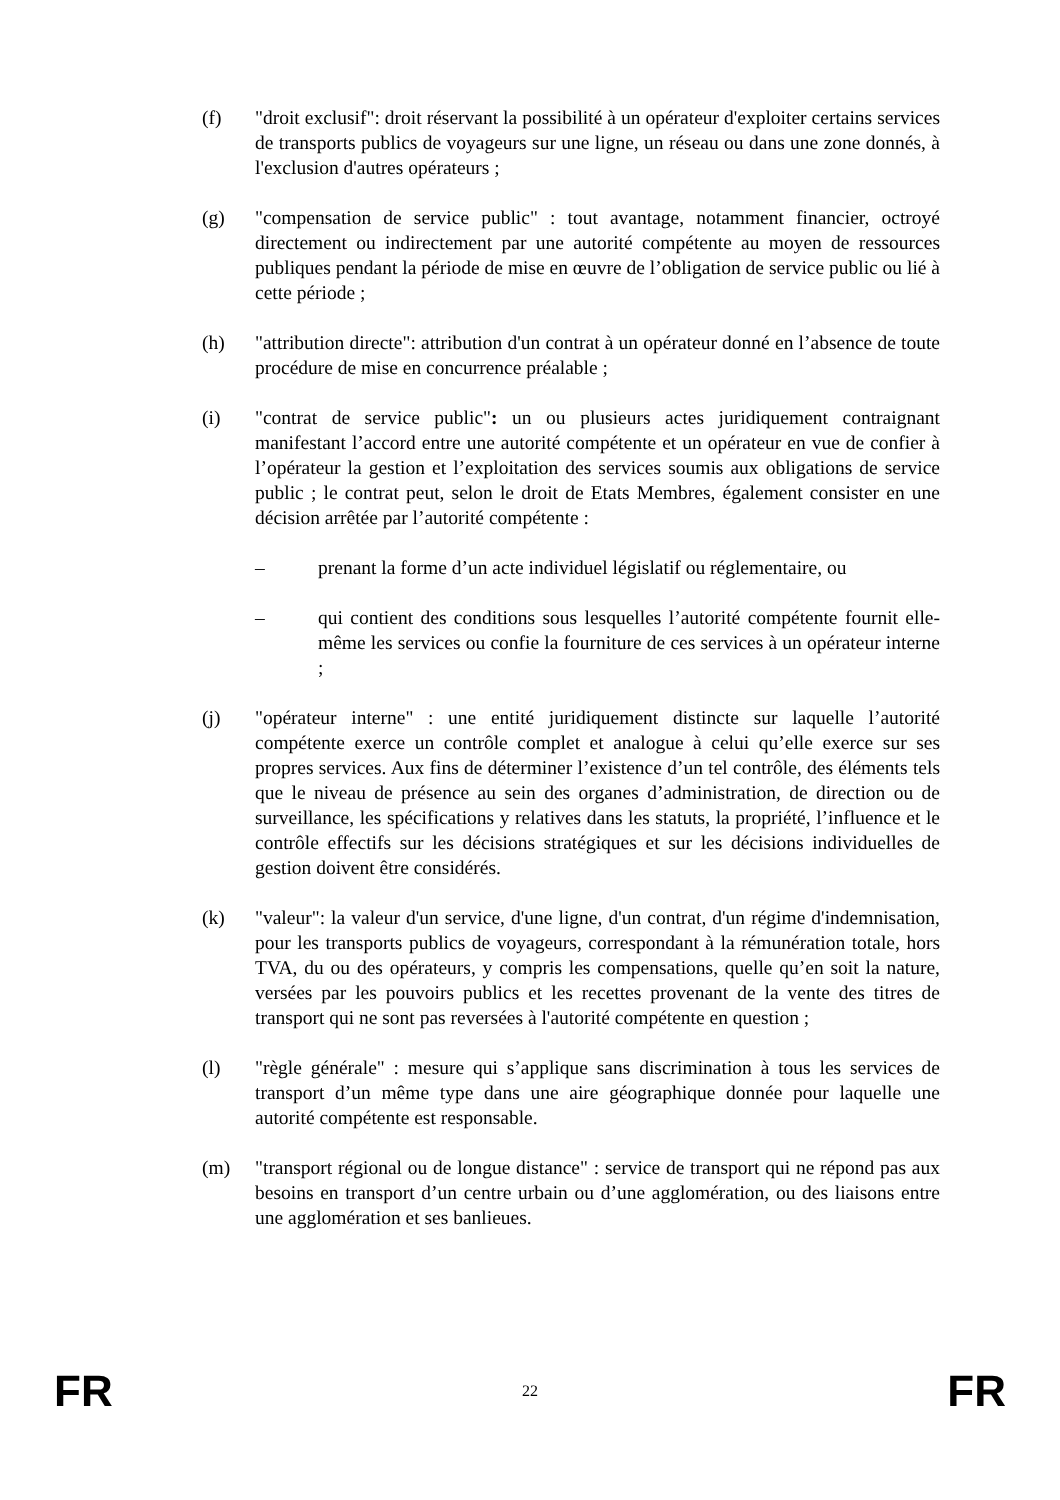(f) "droit exclusif": droit réservant la possibilité à un opérateur d'exploiter certains services de transports publics de voyageurs sur une ligne, un réseau ou dans une zone donnés, à l'exclusion d'autres opérateurs ;
(g) "compensation de service public" : tout avantage, notamment financier, octroyé directement ou indirectement par une autorité compétente au moyen de ressources publiques pendant la période de mise en œuvre de l’obligation de service public ou lié à cette période ;
(h) "attribution directe": attribution d'un contrat à un opérateur donné en l’absence de toute procédure de mise en concurrence préalable ;
(i) "contrat de service public": un ou plusieurs actes juridiquement contraignant manifestant l’accord entre une autorité compétente et un opérateur en vue de confier à l’opérateur la gestion et l’exploitation des services soumis aux obligations de service public ; le contrat peut, selon le droit de Etats Membres, également consister en une décision arrêtée par l’autorité compétente :
– prenant la forme d’un acte individuel législatif ou réglementaire, ou
– qui contient des conditions sous lesquelles l’autorité compétente fournit elle-même les services ou confie la fourniture de ces services à un opérateur interne ;
(j) "opérateur interne" : une entité juridiquement distincte sur laquelle l’autorité compétente exerce un contrôle complet et analogue à celui qu’elle exerce sur ses propres services. Aux fins de déterminer l’existence d’un tel contrôle, des éléments tels que le niveau de présence au sein des organes d’administration, de direction ou de surveillance, les spécifications y relatives dans les statuts, la propriété, l’influence et le contrôle effectifs sur les décisions stratégiques et sur les décisions individuelles de gestion doivent être considérés.
(k) "valeur": la valeur d'un service, d'une ligne, d'un contrat, d'un régime d'indemnisation, pour les transports publics de voyageurs, correspondant à la rémunération totale, hors TVA, du ou des opérateurs, y compris les compensations, quelle qu’en soit la nature, versées par les pouvoirs publics et les recettes provenant de la vente des titres de transport qui ne sont pas reversées à l'autorité compétente en question ;
(l) "règle générale" : mesure qui s’applique sans discrimination à tous les services de transport d’un même type dans une aire géographique donnée pour laquelle une autorité compétente est responsable.
(m) "transport régional ou de longue distance" : service de transport qui ne répond pas aux besoins en transport d’un centre urbain ou d’une agglomération, ou des liaisons entre une agglomération et ses banlieues.
FR 22 FR